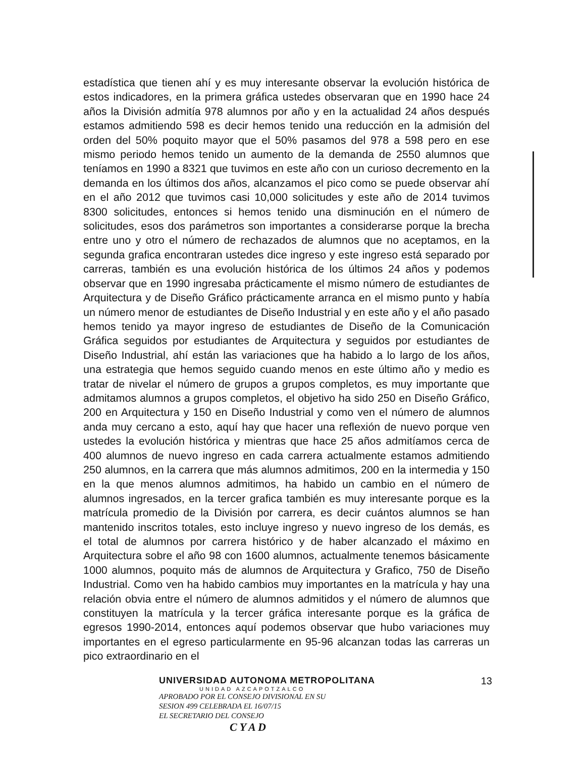estadística que tienen ahí y es muy interesante observar la evolución histórica de estos indicadores, en la primera gráfica ustedes observaran que en 1990 hace 24 años la División admitía 978 alumnos por año y en la actualidad 24 años después estamos admitiendo 598 es decir hemos tenido una reducción en la admisión del orden del 50% poquito mayor que el 50% pasamos del 978 a 598 pero en ese mismo periodo hemos tenido un aumento de la demanda de 2550 alumnos que teníamos en 1990 a 8321 que tuvimos en este año con un curioso decremento en la demanda en los últimos dos años, alcanzamos el pico como se puede observar ahí en el año 2012 que tuvimos casi 10,000 solicitudes y este año de 2014 tuvimos 8300 solicitudes, entonces si hemos tenido una disminución en el número de solicitudes, esos dos parámetros son importantes a considerarse porque la brecha entre uno y otro el número de rechazados de alumnos que no aceptamos, en la segunda grafica encontraran ustedes dice ingreso y este ingreso está separado por carreras, también es una evolución histórica de los últimos 24 años y podemos observar que en 1990 ingresaba prácticamente el mismo número de estudiantes de Arquitectura y de Diseño Gráfico prácticamente arranca en el mismo punto y había un número menor de estudiantes de Diseño Industrial y en este año y el año pasado hemos tenido ya mayor ingreso de estudiantes de Diseño de la Comunicación Gráfica seguidos por estudiantes de Arquitectura y seguidos por estudiantes de Diseño Industrial, ahí están las variaciones que ha habido a lo largo de los años, una estrategia que hemos seguido cuando menos en este último año y medio es tratar de nivelar el número de grupos a grupos completos, es muy importante que admitamos alumnos a grupos completos, el objetivo ha sido 250 en Diseño Gráfico, 200 en Arquitectura y 150 en Diseño Industrial y como ven el número de alumnos anda muy cercano a esto, aquí hay que hacer una reflexión de nuevo porque ven ustedes la evolución histórica y mientras que hace 25 años admitíamos cerca de 400 alumnos de nuevo ingreso en cada carrera actualmente estamos admitiendo 250 alumnos, en la carrera que más alumnos admitimos, 200 en la intermedia y 150 en la que menos alumnos admitimos, ha habido un cambio en el número de alumnos ingresados, en la tercer grafica también es muy interesante porque es la matrícula promedio de la División por carrera, es decir cuántos alumnos se han mantenido inscritos totales, esto incluye ingreso y nuevo ingreso de los demás, es el total de alumnos por carrera histórico y de haber alcanzado el máximo en Arquitectura sobre el año 98 con 1600 alumnos, actualmente tenemos básicamente 1000 alumnos, poquito más de alumnos de Arquitectura y Grafico, 750 de Diseño Industrial. Como ven ha habido cambios muy importantes en la matrícula y hay una relación obvia entre el número de alumnos admitidos y el número de alumnos que constituyen la matrícula y la tercer gráfica interesante porque es la gráfica de egresos 1990-2014, entonces aquí podemos observar que hubo variaciones muy importantes en el egreso particularmente en 95-96 alcanzan todas las carreras un pico extraordinario en el
13 UNIVERSIDAD AUTONOMA METROPOLITANA
UNIDAD AZCAPOTZALCO
APROBADO POR EL CONSEJO DIVISIONAL EN SU
SESION 499 CELEBRADA EL 16/07/15
EL SECRETARIO DEL CONSEJO
C Y A D